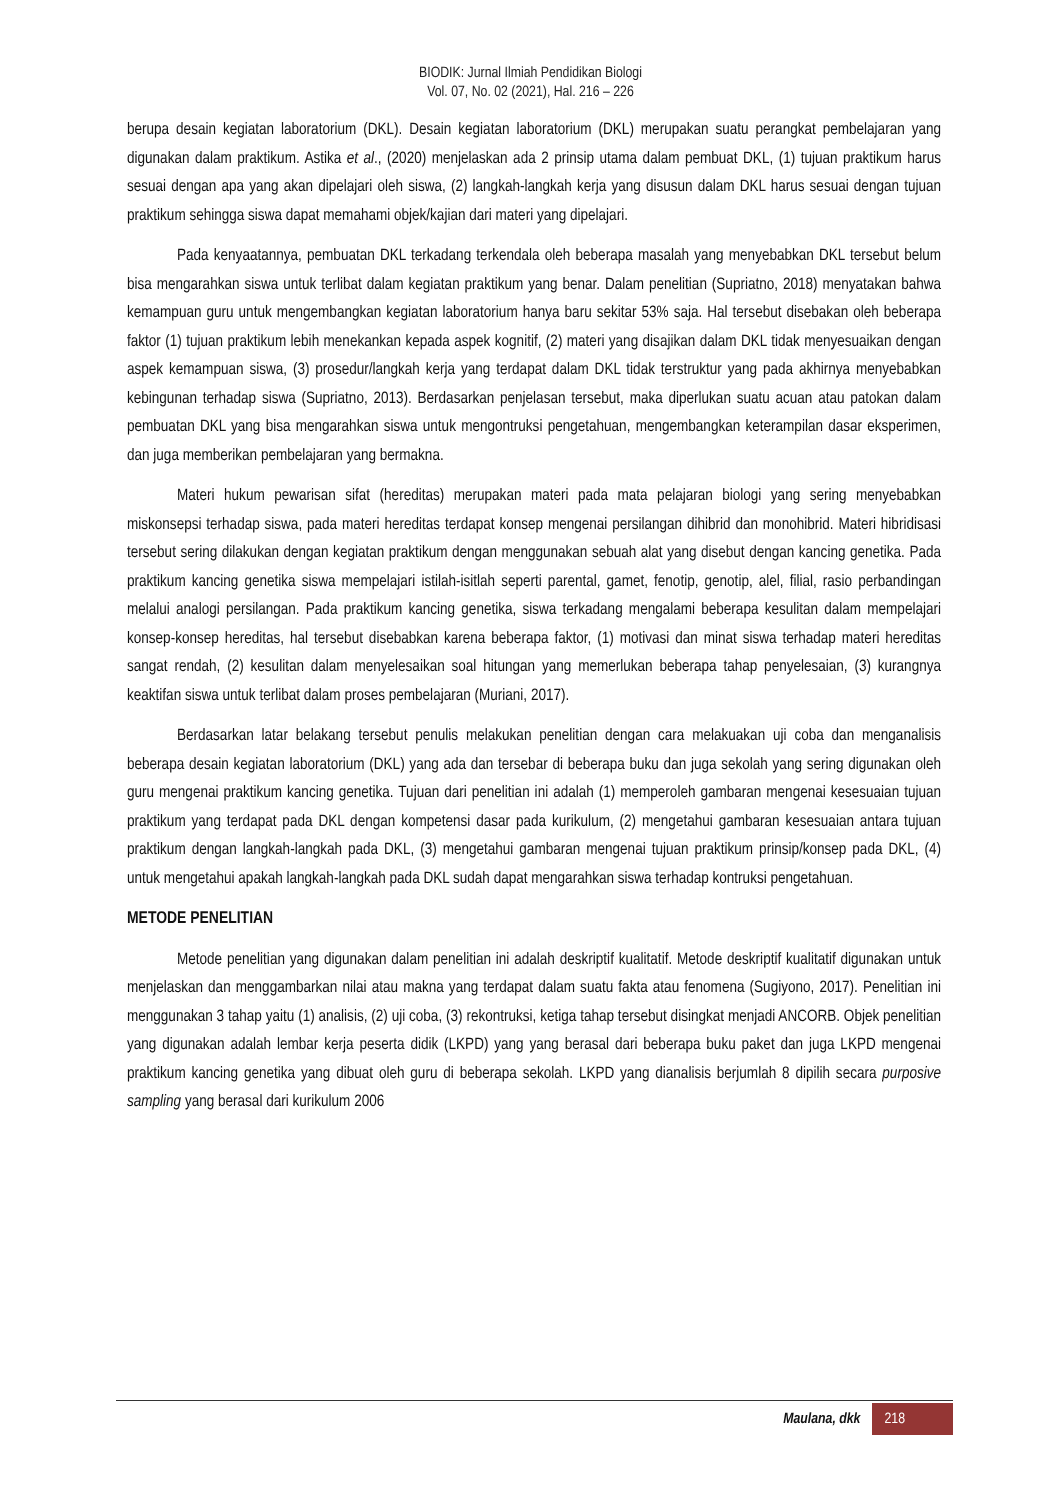BIODIK: Jurnal Ilmiah Pendidikan Biologi
Vol. 07, No. 02 (2021), Hal. 216 – 226
berupa desain kegiatan laboratorium (DKL). Desain kegiatan laboratorium (DKL) merupakan suatu perangkat pembelajaran yang digunakan dalam praktikum. Astika et al., (2020) menjelaskan ada 2 prinsip utama dalam pembuat DKL, (1) tujuan praktikum harus sesuai dengan apa yang akan dipelajari oleh siswa, (2) langkah-langkah kerja yang disusun dalam DKL harus sesuai dengan tujuan praktikum sehingga siswa dapat memahami objek/kajian dari materi yang dipelajari.
Pada kenyaatannya, pembuatan DKL terkadang terkendala oleh beberapa masalah yang menyebabkan DKL tersebut belum bisa mengarahkan siswa untuk terlibat dalam kegiatan praktikum yang benar. Dalam penelitian (Supriatno, 2018) menyatakan bahwa kemampuan guru untuk mengembangkan kegiatan laboratorium hanya baru sekitar 53% saja. Hal tersebut disebakan oleh beberapa faktor (1) tujuan praktikum lebih menekankan kepada aspek kognitif, (2) materi yang disajikan dalam DKL tidak menyesuaikan dengan aspek kemampuan siswa, (3) prosedur/langkah kerja yang terdapat dalam DKL tidak terstruktur yang pada akhirnya menyebabkan kebingunan terhadap siswa (Supriatno, 2013). Berdasarkan penjelasan tersebut, maka diperlukan suatu acuan atau patokan dalam pembuatan DKL yang bisa mengarahkan siswa untuk mengontruksi pengetahuan, mengembangkan keterampilan dasar eksperimen, dan juga memberikan pembelajaran yang bermakna.
Materi hukum pewarisan sifat (hereditas) merupakan materi pada mata pelajaran biologi yang sering menyebabkan miskonsepsi terhadap siswa, pada materi hereditas terdapat konsep mengenai persilangan dihibrid dan monohibrid. Materi hibridisasi tersebut sering dilakukan dengan kegiatan praktikum dengan menggunakan sebuah alat yang disebut dengan kancing genetika. Pada praktikum kancing genetika siswa mempelajari istilah-isitlah seperti parental, gamet, fenotip, genotip, alel, filial, rasio perbandingan melalui analogi persilangan. Pada praktikum kancing genetika, siswa terkadang mengalami beberapa kesulitan dalam mempelajari konsep-konsep hereditas, hal tersebut disebabkan karena beberapa faktor, (1) motivasi dan minat siswa terhadap materi hereditas sangat rendah, (2) kesulitan dalam menyelesaikan soal hitungan yang memerlukan beberapa tahap penyelesaian, (3) kurangnya keaktifan siswa untuk terlibat dalam proses pembelajaran (Muriani, 2017).
Berdasarkan latar belakang tersebut penulis melakukan penelitian dengan cara melakuakan uji coba dan menganalisis beberapa desain kegiatan laboratorium (DKL) yang ada dan tersebar di beberapa buku dan juga sekolah yang sering digunakan oleh guru mengenai praktikum kancing genetika. Tujuan dari penelitian ini adalah (1) memperoleh gambaran mengenai kesesuaian tujuan praktikum yang terdapat pada DKL dengan kompetensi dasar pada kurikulum, (2) mengetahui gambaran kesesuaian antara tujuan praktikum dengan langkah-langkah pada DKL, (3) mengetahui gambaran mengenai tujuan praktikum prinsip/konsep pada DKL, (4) untuk mengetahui apakah langkah-langkah pada DKL sudah dapat mengarahkan siswa terhadap kontruksi pengetahuan.
METODE PENELITIAN
Metode penelitian yang digunakan dalam penelitian ini adalah deskriptif kualitatif. Metode deskriptif kualitatif digunakan untuk menjelaskan dan menggambarkan nilai atau makna yang terdapat dalam suatu fakta atau fenomena (Sugiyono, 2017). Penelitian ini menggunakan 3 tahap yaitu (1) analisis, (2) uji coba, (3) rekontruksi, ketiga tahap tersebut disingkat menjadi ANCORB. Objek penelitian yang digunakan adalah lembar kerja peserta didik (LKPD) yang yang berasal dari beberapa buku paket dan juga LKPD mengenai praktikum kancing genetika yang dibuat oleh guru di beberapa sekolah. LKPD yang dianalisis berjumlah 8 dipilih secara purposive sampling yang berasal dari kurikulum 2006
Maulana, dkk 218